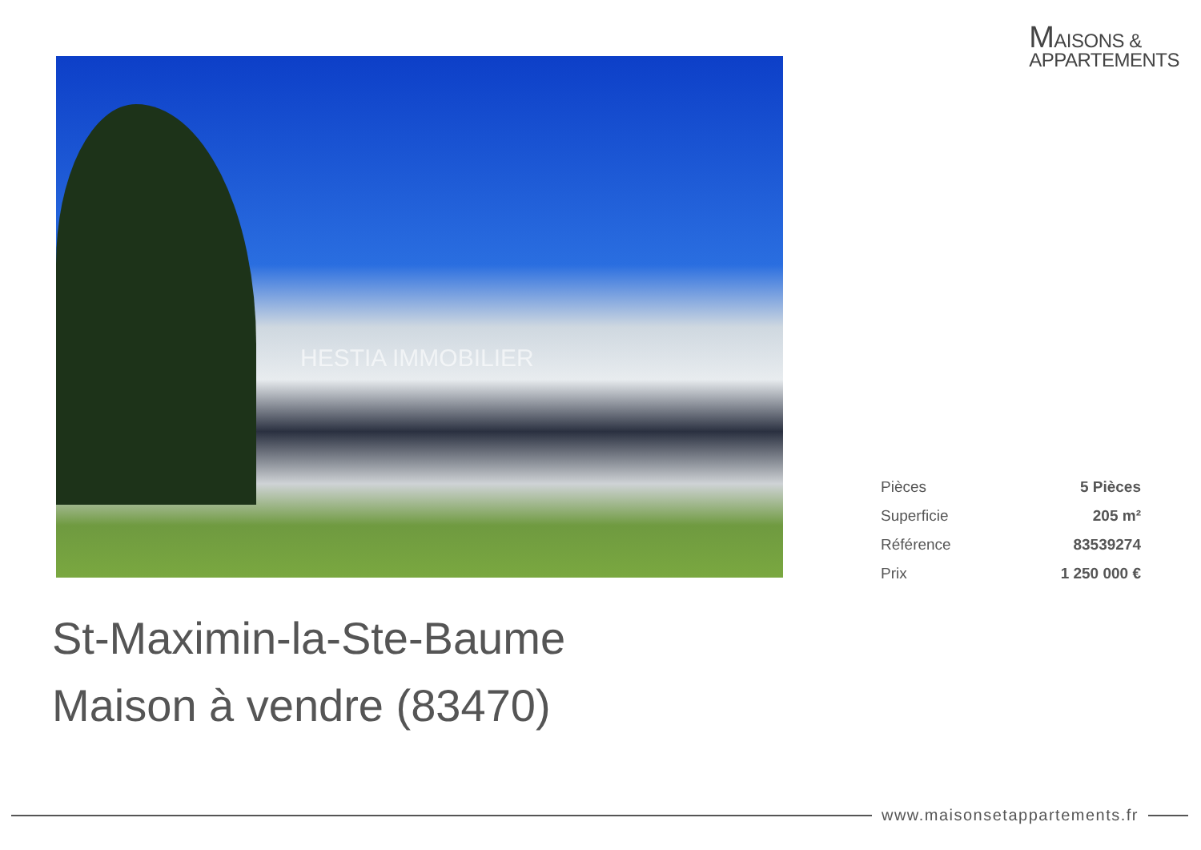MAISONS &
APPARTEMENTS
HESTIA IMMOBILIER
| Pièces | 5 Pièces |
| Superficie | 205 m² |
| Référence | 83539274 |
| Prix | 1 250 000 € |
St-Maximin-la-Ste-Baume
Maison à vendre (83470)
www.maisonsetappartements.fr